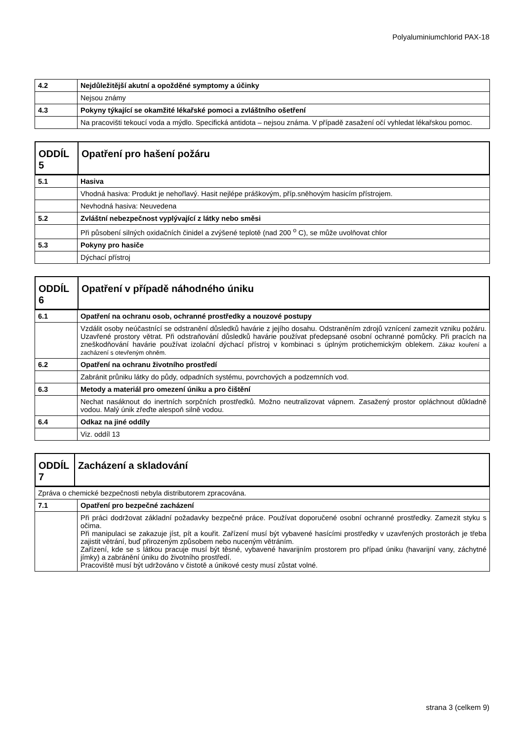Polyaluminiumchlorid PAX-18
| 4.2 | Nejdůležitější akutní a opožděné symptomy a účinky |
| | Nejsou známy |
| 4.3 | Pokyny týkající se okamžité lékařské pomoci a zvláštního ošetření |
| | Na pracovišti tekoucí voda a mýdlo. Specifická antidota – nejsou známa. V případě zasažení očí vyhledat lékařskou pomoc. |
| ODDÍL 5 | Opatření pro hašení požáru |
| 5.1 | Hasiva |
| | Vhodná hasiva: Produkt je nehořlavý. Hasit nejlépe práškovým, příp.sněhovým hasicím přístrojem. |
| | Nevhodná hasiva: Neuvedena |
| 5.2 | Zvláštní nebezpečnost vyplývající z látky nebo směsi |
| | Při působení silných oxidačních činidel a zvýšené teplotě (nad 200 <sup>o</sup> C), se může uvolňovat chlor |
| 5.3 | Pokyny pro hasiče |
| | Dýchací přístroj |
| ODDÍL 6 | Opatření v případě náhodného úniku |
| 6.1 | Opatření na ochranu osob, ochranné prostředky a nouzové postupy |
| | Vzdálit osoby neúčastnící se odstranění důsledků havárie z jejího dosahu. Odstraněním zdrojů vznícení zamezit vzniku požáru. Uzavřené prostory větrat. Při odstraňování důsledků havárie používat předepsané osobní ochranné pomůcky. Při pracích na zneškodňování havárie používat izolační dýchací přístroj v kombinaci s úplným protichemickým oblekem. Zákaz kouření a zacházení s otevřeným ohněm. |
| 6.2 | Opatření na ochranu životního prostředí |
| | Zabránit průniku látky do půdy, odpadních systému, povrchových a podzemních vod. |
| 6.3 | Metody a materiál pro omezení úniku a pro čištění |
| | Nechat nasáknout do inertních sorpčních prostředků. Možno neutralizovat vápnem. Zasažený prostor opláchnout důkladně vodou. Malý únik zřeďte alespoň silně vodou. |
| 6.4 | Odkaz na jiné oddíly |
| | Viz. oddíl 13 |
| ODDÍL 7 | Zacházení a skladování |
| Zpráva o chemické bezpečnosti nebyla distributorem zpracována. | |
| 7.1 | Opatření pro bezpečné zacházení |
| | Při práci dodržovat základní požadavky bezpečné práce. Používat doporučené osobní ochranné prostředky. Zamezit styku s očima. Při manipulaci se zakazuje jíst, pít a kouřit. Zařízení musí být vybavené hasícími prostředky v uzavřených prostorách je třeba zajistit větrání, buď přirozeným způsobem nebo nuceným větráním. Zařízení, kde se s látkou pracuje musí být těsné, vybavené havarijním prostorem pro případ úniku (havarijní vany, záchytné jímky) a zabránění úniku do životního prostředí. Pracoviště musí být udržováno v čistotě a únikové cesty musí zůstat volné. |
strana 3 (celkem 9)